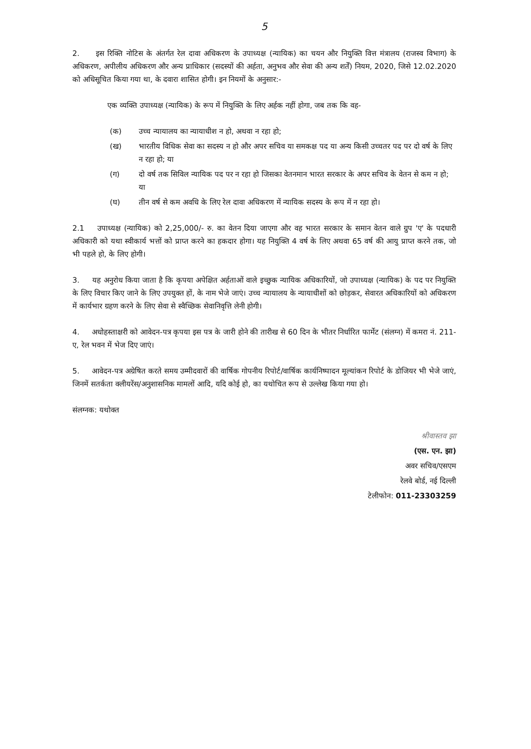5
2. इस रिक्ति नोटिस के अंतर्गत रेल दावा अधिकरण के उपाध्यक्ष (न्यायिक) का चयन और नियुक्ति वित्त मंत्रालय (राजस्व विभाग) के अधिकरण, अपीलीय अधिकरण और अन्य प्राधिकार (सदस्यों की अर्हता, अनुभव और सेवा की अन्य शर्तें) नियम, 2020, जिसे 12.02.2020 को अधिसूचित किया गया था, के दवारा शासित होगी। इन नियमों के अनुसार:-
एक व्यक्ति उपाध्यक्ष (न्यायिक) के रूप में नियुक्ति के लिए अर्हक नहीं होगा, जब तक कि वह-
(क) उच्च न्यायालय का न्यायाधीश न हो, अथवा न रहा हो;
(ख) भारतीय विधिक सेवा का सदस्य न हो और अपर सचिव या समकक्ष पद या अन्य किसी उच्चतर पद पर दो वर्ष के लिए न रहा हो; या
(ग) दो वर्ष तक सिविल न्यायिक पद पर न रहा हो जिसका वेतनमान भारत सरकार के अपर सचिव के वेतन से कम न हो; या
(घ) तीन वर्ष से कम अवधि के लिए रेल दावा अधिकरण में न्यायिक सदस्य के रूप में न रहा हो।
2.1 उपाध्यक्ष (न्यायिक) को 2,25,000/- रु. का वेतन दिया जाएगा और वह भारत सरकार के समान वेतन वाले ग्रुप 'ए' के पदधारी अधिकारी को यथा स्वीकार्य भत्तों को प्राप्त करने का हकदार होगा। यह नियुक्ति 4 वर्ष के लिए अथवा 65 वर्ष की आयु प्राप्त करने तक, जो भी पहले हो, के लिए होगी।
3. यह अनुरोध किया जाता है कि कृपया अपेक्षित अर्हताओं वाले इच्छुक न्यायिक अधिकारियों, जो उपाध्यक्ष (न्यायिक) के पद पर नियुक्ति के लिए विचार किए जाने के लिए उपयुक्त हों, के नाम भेजे जाएं। उच्च न्यायालय के न्यायाधीशों को छोड़कर, सेवारत अधिकारियों को अधिकरण में कार्यभार ग्रहण करने के लिए सेवा से स्वैच्छिक सेवानिवृत्ति लेनी होगी।
4. अधोहस्ताक्षरी को आवेदन-पत्र कृपया इस पत्र के जारी होने की तारीख से 60 दिन के भीतर निर्धारित फार्मेट (संलग्न) में कमरा नं. 211-ए, रेल भवन में भेज दिए जाएं।
5. आवेदन-पत्र अग्रेषित करते समय उम्मीदवारों की वार्षिक गोपनीय रिपोर्ट/वार्षिक कार्यनिष्पादन मूल्यांकन रिपोर्ट के डोजियर भी भेजे जाएं, जिनमें सतर्कता क्लीयरेंस/अनुशासनिक मामलों आदि, यदि कोई हो, का यथोचित रूप से उल्लेख किया गया हो।
संलग्नक: यथोक्त
श्रीवास्तव झा
(एस. एन. झा)
अवर सचिव/एसएम
रेलवे बोर्ड, नई दिल्ली
टेलीफोन: 011-23303259